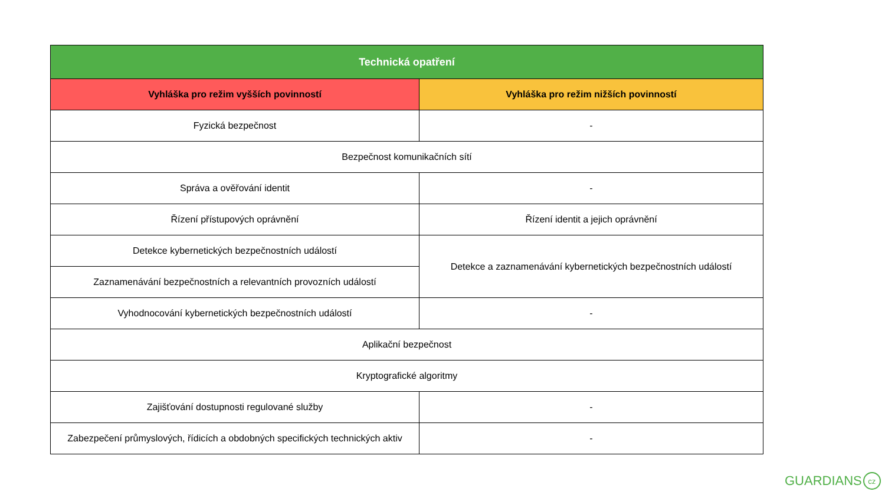| Technická opatření | |
| --- | --- |
| Vyhláška pro režim vyšších povinností | Vyhláška pro režim nižších povinností |
| Fyzická bezpečnost | - |
| Bezpečnost komunikačních sítí | |
| Správa a ověřování identit | - |
| Řízení přístupových oprávnění | Řízení identit a jejich oprávnění |
| Detekce kybernetických bezpečnostních událostí | Detekce a zaznamenávání kybernetických bezpečnostních událostí |
| Zaznamenávání bezpečnostních a relevantních provozních událostí | |
| Vyhodnocování kybernetických bezpečnostních událostí | - |
| Aplikační bezpečnost | |
| Kryptografické algoritmy | |
| Zajišťování dostupnosti regulované služby | - |
| Zabezpečení průmyslových, řídicích a obdobných specifických technických aktiv | - |
GUARDIANS cz